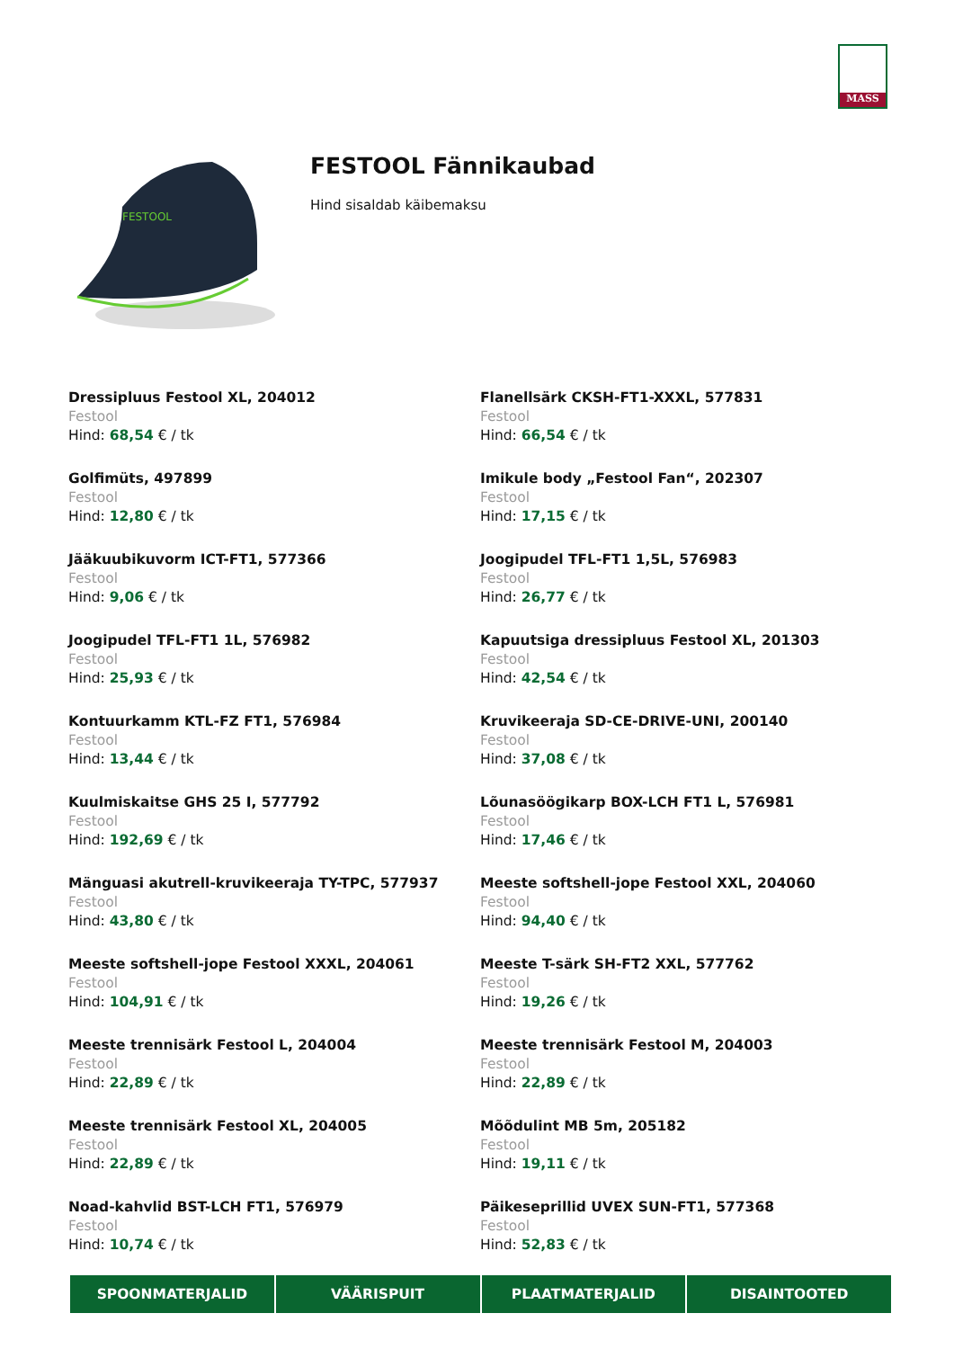MASS
FESTOOL
FESTOOL Fännikaubad
Hind sisaldab käibemaksu
Dressipluus Festool XL, 204012
Festool
Hind: 68,54 € / tk
Flanellsärk CKSH-FT1-XXXL, 577831
Festool
Hind: 66,54 € / tk
Golfimüts, 497899
Festool
Hind: 12,80 € / tk
Imikule body „Festool Fan“, 202307
Festool
Hind: 17,15 € / tk
Jääkuubikuvorm ICT-FT1, 577366
Festool
Hind: 9,06 € / tk
Joogipudel TFL-FT1 1,5L, 576983
Festool
Hind: 26,77 € / tk
Joogipudel TFL-FT1 1L, 576982
Festool
Hind: 25,93 € / tk
Kapuutsiga dressipluus Festool XL, 201303
Festool
Hind: 42,54 € / tk
Kontuurkamm KTL-FZ FT1, 576984
Festool
Hind: 13,44 € / tk
Kruvikeeraja SD-CE-DRIVE-UNI, 200140
Festool
Hind: 37,08 € / tk
Kuulmiskaitse GHS 25 I, 577792
Festool
Hind: 192,69 € / tk
Lõunasöögikarp BOX-LCH FT1 L, 576981
Festool
Hind: 17,46 € / tk
Mänguasi akutrell-kruvikeeraja TY-TPC, 577937
Festool
Hind: 43,80 € / tk
Meeste softshell-jope Festool XXL, 204060
Festool
Hind: 94,40 € / tk
Meeste softshell-jope Festool XXXL, 204061
Festool
Hind: 104,91 € / tk
Meeste T-särk SH-FT2 XXL, 577762
Festool
Hind: 19,26 € / tk
Meeste trennisärk Festool L, 204004
Festool
Hind: 22,89 € / tk
Meeste trennisärk Festool M, 204003
Festool
Hind: 22,89 € / tk
Meeste trennisärk Festool XL, 204005
Festool
Hind: 22,89 € / tk
Mõõdulint MB 5m, 205182
Festool
Hind: 19,11 € / tk
Noad-kahvlid BST-LCH FT1, 576979
Festool
Hind: 10,74 € / tk
Päikeseprillid UVEX SUN-FT1, 577368
Festool
Hind: 52,83 € / tk
SPOONMATERJALID VÄÄRISPUIT PLAATMATERJALID DISAINTOOTED